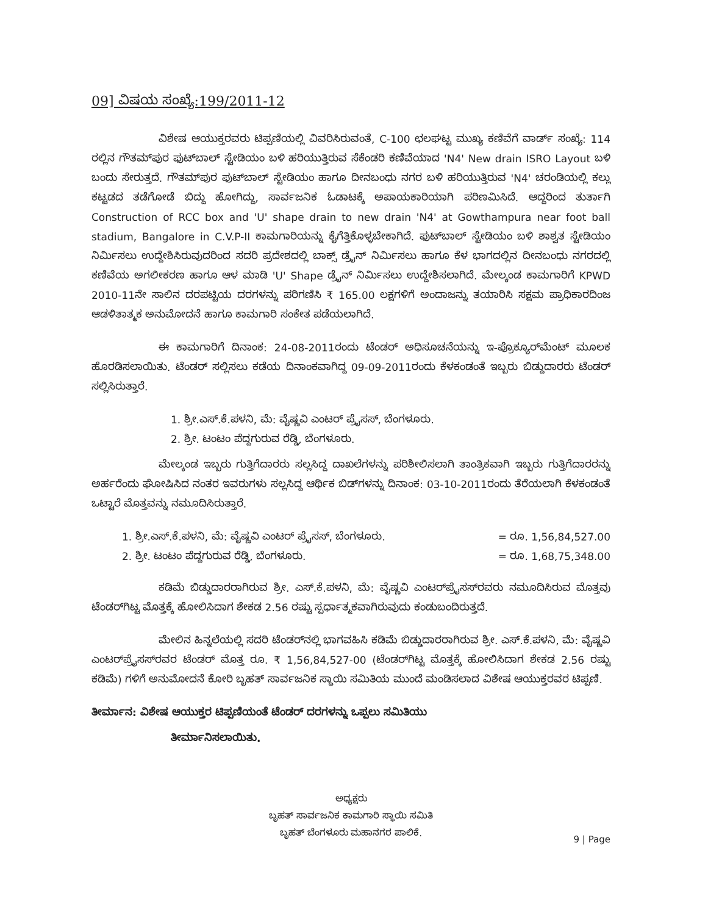09] ವಿಷಯ ಸಂಖ್ಯೆ:199/2011-12
ವಿಶೇಷ ಆಯುಕ್ತರವರು ಟಿಪ್ಪಣಿಯಲ್ಲಿ ವಿವರಿಸಿರುವಂತೆ, C-100 ಛಲಘಟ್ಟ ಮುಖ್ಯ ಕಣಿವೆಗೆ ವಾರ್ಡ್ ಸಂಖ್ಯೆ: 114 ರಲ್ಲಿನ ಗೌತಮ್‌ಪುರ ಫುಟ್‌ಬಾಲ್ ಸ್ಟೇಡಿಯಂ ಬಳಿ ಹರಿಯುತ್ತಿರುವ ಸೆಕೆಂಡರಿ ಕಣಿವೆಯಾದ 'N4' New drain ISRO Layout ಬಳಿ ಬಂದು ಸೇರುತ್ತದೆ. ಗೌತಮ್‌ಪುರ ಫುಟ್‌ಬಾಲ್ ಸ್ಟೇಡಿಯಂ ಹಾಗೂ ದೀನಬಂಧು ನಗರ ಬಳಿ ಹರಿಯುತ್ತಿರುವ 'N4' ಚರಂಡಿಯಲ್ಲಿ ಕಲ್ಲು ಕಟ್ಟಡದ ತಡೆಗೋಡೆ ಬಿದ್ದು ಹೋಗಿದ್ದು, ಸಾರ್ವಜನಿಕ ಓಡಾಟಕ್ಕೆ ಅಪಾಯಕಾರಿಯಾಗಿ ಪರಿಣಮಿಸಿದೆ. ಆದ್ದರಿಂದ ತುರ್ತಾಗಿ Construction of RCC box and 'U' shape drain to new drain 'N4' at Gowthampura near foot ball stadium, Bangalore in C.V.P-II ಕಾಮಗಾರಿಯನ್ನು ಕೈಗೆತ್ತಿಕೊಳ್ಳಬೇಕಾಗಿದೆ. ಫುಟ್‌ಬಾಲ್ ಸ್ಟೇಡಿಯಂ ಬಳಿ ಶಾಶ್ವತ ಸ್ಟೇಡಿಯಂ ನಿರ್ಮಿಸಲು ಉದ್ದೇಶಿಸಿರುವುದರಿಂದ ಸದರಿ ಪ್ರದೇಶದಲ್ಲಿ ಬಾಕ್ಸ್ ಡ್ರೈನ್ ನಿರ್ಮಿಸಲು ಹಾಗೂ ಕೆಳ ಭಾಗದಲ್ಲಿನ ದೀನಬಂಧು ನಗರದಲ್ಲಿ ಕಣಿವೆಯ ಅಗಲೀಕರಣ ಹಾಗೂ ಆಳ ಮಾಡಿ 'U' Shape ಡ್ರೈನ್ ನಿರ್ಮಿಸಲು ಉದ್ದೇಶಿಸಲಾಗಿದೆ. ಮೇಲ್ಕಂಡ ಕಾಮಗಾರಿಗೆ KPWD 2010-11ನೇ ಸಾಲಿನ ದರಪಟ್ಟಿಯ ದರಗಳನ್ನು ಪರಿಗಣಿಸಿ ₹ 165.00 ಲಕ್ಷಗಳಿಗೆ ಅಂದಾಜನ್ನು ತಯಾರಿಸಿ ಸಕ್ಷಮ ಪ್ರಾಧಿಕಾರದಿಂಜ ಆಡಳಿತಾತ್ಮಕ ಅನುಮೋದನೆ ಹಾಗೂ ಕಾಮಗಾರಿ ಸಂಕೇತ ಪಡೆಯಲಾಗಿದೆ.
ಈ ಕಾಮಗಾರಿಗೆ ದಿನಾಂಕ: 24-08-2011ರಂದು ಟೆಂಡರ್ ಅಧಿಸೂಚನೆಯನ್ನು ಇ-ಪ್ರೊಕ್ಯೂರ್‌ಮೆಂಟ್ ಮೂಲಕ ಹೊರಡಿಸಲಾಯಿತು. ಟೆಂಡರ್ ಸಲ್ಲಿಸಲು ಕಡೆಯ ದಿನಾಂಕವಾಗಿದ್ದ 09-09-2011ರಂದು ಕೆಳಕಂಡಂತೆ ಇಬ್ಬರು ಬಿಡ್ದುದಾರರು ಟೆಂಡರ್ ಸಲ್ಲಿಸಿರುತ್ತಾರೆ.
1. ಶ್ರೀ.ಎಸ್.ಕೆ.ಪಳನಿ, ಮೆ: ವೈಷ್ಣವಿ ಎಂಟರ್ ಪ್ರೈಸಸ್, ಬೆಂಗಳೂರು.
2. ಶ್ರೀ. ಟಂಟಂ ಪೆದ್ದಗುರುವ ರೆಡ್ಡಿ, ಬೆಂಗಳೂರು.
ಮೇಲ್ಕಂಡ ಇಬ್ಬರು ಗುತ್ತಿಗೆದಾರರು ಸಲ್ಲಸಿದ್ದ ದಾಖಲೆಗಳನ್ನು ಪರಿಶೀಲಿಸಲಾಗಿ ತಾಂತ್ರಿಕವಾಗಿ ಇಬ್ಬರು ಗುತ್ತಿಗೆದಾರರನ್ನು ಅರ್ಹರೆಂದು ಘೋಷಿಸಿದ ನಂತರ ಇವರುಗಳು ಸಲ್ಲಸಿದ್ದ ಆರ್ಥಿಕ ಬಿಡ್‌ಗಳನ್ನು ದಿನಾಂಕ: 03-10-2011ರಂದು ತೆರೆಯಲಾಗಿ ಕೆಳಕಂಡಂತೆ ಒಟ್ಟಾರೆ ಮೊತ್ತವನ್ನು ನಮೂದಿಸಿರುತ್ತಾರೆ.
1. ಶ್ರೀ.ಎಸ್.ಕೆ.ಪಳನಿ, ಮೆ: ವೈಷ್ಣವಿ ಎಂಟರ್ ಪ್ರೈಸಸ್, ಬೆಂಗಳೂರು. = ರೂ. 1,56,84,527.00
2. ಶ್ರೀ. ಟಂಟಂ ಪೆದ್ದಗುರುವ ರೆಡ್ಡಿ, ಬೆಂಗಳೂರು. = ರೂ. 1,68,75,348.00
ಕಡಿಮೆ ಬಿಡ್ಡುದಾರರಾಗಿರುವ ಶ್ರೀ. ಎಸ್.ಕೆ.ಪಳನಿ, ಮೆ: ವೈಷ್ಣವಿ ಎಂಟರ್‌ಪ್ರೈಸಸ್‌ರವರು ನಮೂದಿಸಿರುವ ಮೊತ್ತವು ಟೆಂಡರ್‌ಗಿಟ್ಟ ಮೊತ್ತಕ್ಕೆ ಹೋಲಿಸಿದಾಗ ಶೇಕಡ 2.56 ರಷ್ಟು ಸ್ಪರ್ಧಾತ್ಮಕವಾಗಿರುವುದು ಕಂಡುಬಂದಿರುತ್ತದೆ.
ಮೇಲಿನ ಹಿನ್ನಲೆಯಲ್ಲಿ ಸದರಿ ಟೆಂಡರ್‌ನಲ್ಲಿ ಭಾಗವಹಿಸಿ ಕಡಿಮೆ ಬಿಡ್ಡುದಾರರಾಗಿರುವ ಶ್ರೀ. ಎಸ್.ಕೆ.ಪಳನಿ, ಮೆ: ವೈಷ್ಣವಿ ಎಂಟರ್‌ಪ್ರೈಸಸ್‌ರವರ ಟೆಂಡರ್ ಮೊತ್ತ ರೂ. ₹ 1,56,84,527-00 (ಟೆಂಡರ್‌ಗಿಟ್ಟ ಮೊತ್ತಕ್ಕೆ ಹೋಲಿಸಿದಾಗ ಶೇಕಡ 2.56 ರಷ್ಟು ಕಡಿಮೆ) ಗಳಿಗೆ ಅನುಮೋದನೆ ಕೋರಿ ಬೃಹತ್ ಸಾರ್ವಜನಿಕ ಸ್ಥಾಯಿ ಸಮಿತಿಯ ಮುಂದೆ ಮಂಡಿಸಲಾದ ವಿಶೇಷ ಆಯುಕ್ತರವರ ಟಿಪ್ಪಣಿ.
ತೀರ್ಮಾನ: ವಿಶೇಷ ಆಯುಕ್ತರ ಟಿಪ್ಪಣಿಯಂತೆ ಟೆಂಡರ್ ದರಗಳನ್ನು ಒಪ್ಪಲು ಸಮಿತಿಯು
ತೀರ್ಮಾನಿಸಲಾಯಿತು.
ಅಧ್ಯಕ್ಷರು
ಬೃಹತ್ ಸಾರ್ವಜನಿಕ ಕಾಮಗಾರಿ ಸ್ಥಾಯಿ ಸಮಿತಿ
ಬೃಹತ್ ಬೆಂಗಳೂರು ಮಹಾನಗರ ಪಾಲಿಕೆ.
9 | Page